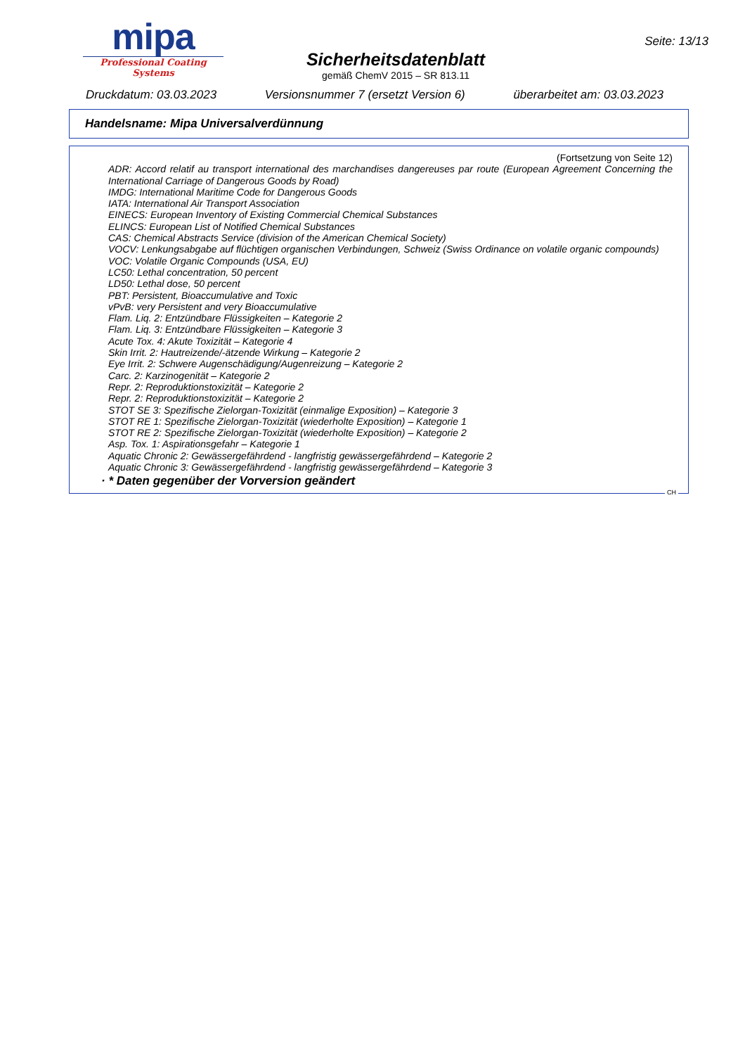mipa
Professional Coating Systems
Sicherheitsdatenblatt
gemäß ChemV 2015 – SR 813.11
Seite: 13/13
Druckdatum: 03.03.2023 Versionsnummer 7 (ersetzt Version 6) überarbeitet am: 03.03.2023
Handelsname: Mipa Universalverdünnung
(Fortsetzung von Seite 12)
ADR: Accord relatif au transport international des marchandises dangereuses par route (European Agreement Concerning the International Carriage of Dangerous Goods by Road)
IMDG: International Maritime Code for Dangerous Goods
IATA: International Air Transport Association
EINECS: European Inventory of Existing Commercial Chemical Substances
ELINCS: European List of Notified Chemical Substances
CAS: Chemical Abstracts Service (division of the American Chemical Society)
VOCV: Lenkungsabgabe auf flüchtigen organischen Verbindungen, Schweiz (Swiss Ordinance on volatile organic compounds)
VOC: Volatile Organic Compounds (USA, EU)
LC50: Lethal concentration, 50 percent
LD50: Lethal dose, 50 percent
PBT: Persistent, Bioaccumulative and Toxic
vPvB: very Persistent and very Bioaccumulative
Flam. Liq. 2: Entzündbare Flüssigkeiten – Kategorie 2
Flam. Liq. 3: Entzündbare Flüssigkeiten – Kategorie 3
Acute Tox. 4: Akute Toxizität – Kategorie 4
Skin Irrit. 2: Hautreizende/-ätzende Wirkung – Kategorie 2
Eye Irrit. 2: Schwere Augenschädigung/Augenreizung – Kategorie 2
Carc. 2: Karzinogenität – Kategorie 2
Repr. 2: Reproduktionstoxizität – Kategorie 2
Repr. 2: Reproduktionstoxizität – Kategorie 2
STOT SE 3: Spezifische Zielorgan-Toxizität (einmalige Exposition) – Kategorie 3
STOT RE 1: Spezifische Zielorgan-Toxizität (wiederholte Exposition) – Kategorie 1
STOT RE 2: Spezifische Zielorgan-Toxizität (wiederholte Exposition) – Kategorie 2
Asp. Tox. 1: Aspirationsgefahr – Kategorie 1
Aquatic Chronic 2: Gewässergefährdend - langfristig gewässergefährdend – Kategorie 2
Aquatic Chronic 3: Gewässergefährdend - langfristig gewässergefährdend – Kategorie 3
· * Daten gegenüber der Vorversion geändert
CH